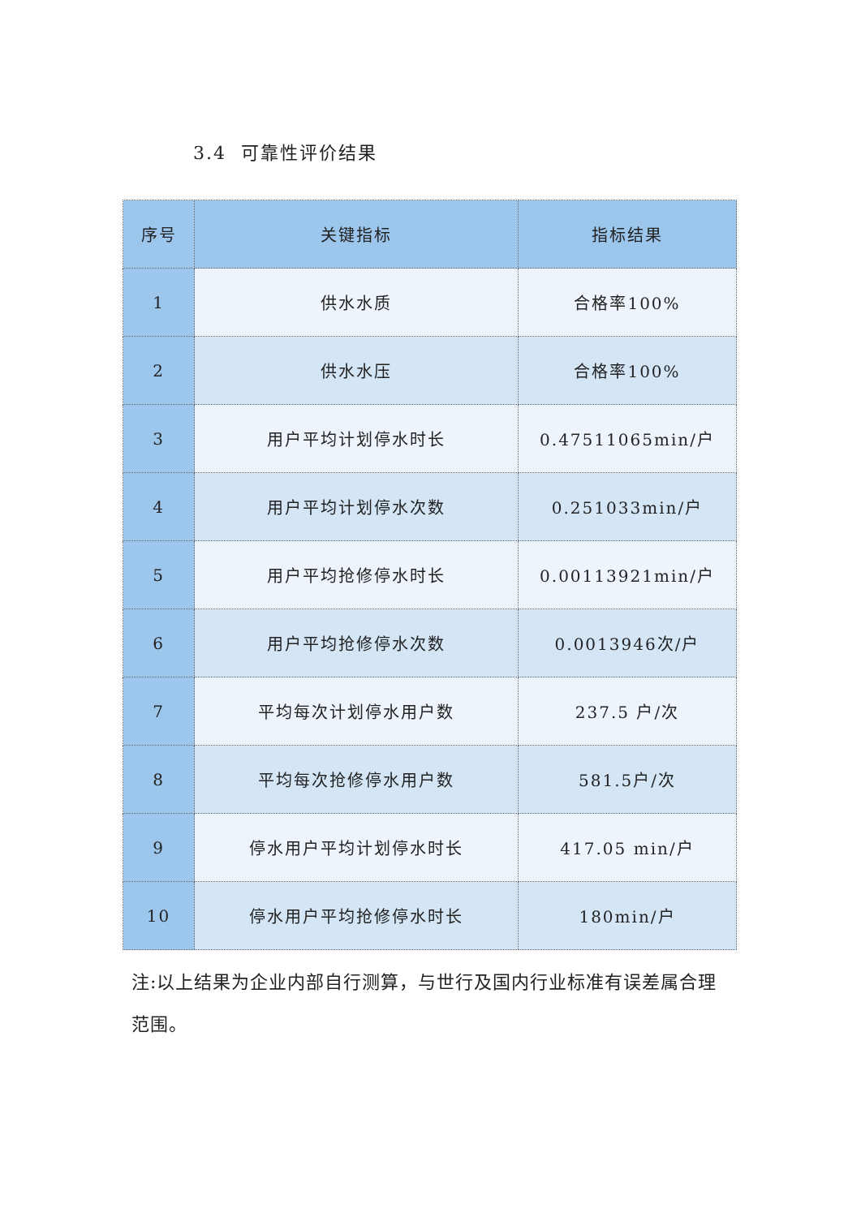3.4 可靠性评价结果
| 序号 | 关键指标 | 指标结果 |
| --- | --- | --- |
| 1 | 供水水质 | 合格率100% |
| 2 | 供水水压 | 合格率100% |
| 3 | 用户平均计划停水时长 | 0.47511065min/户 |
| 4 | 用户平均计划停水次数 | 0.251033min/户 |
| 5 | 用户平均抢修停水时长 | 0.00113921min/户 |
| 6 | 用户平均抢修停水次数 | 0.0013946次/户 |
| 7 | 平均每次计划停水用户数 | 237.5 户/次 |
| 8 | 平均每次抢修停水用户数 | 581.5户/次 |
| 9 | 停水用户平均计划停水时长 | 417.05 min/户 |
| 10 | 停水用户平均抢修停水时长 | 180min/户 |
注:以上结果为企业内部自行测算，与世行及国内行业标准有误差属合理范围。